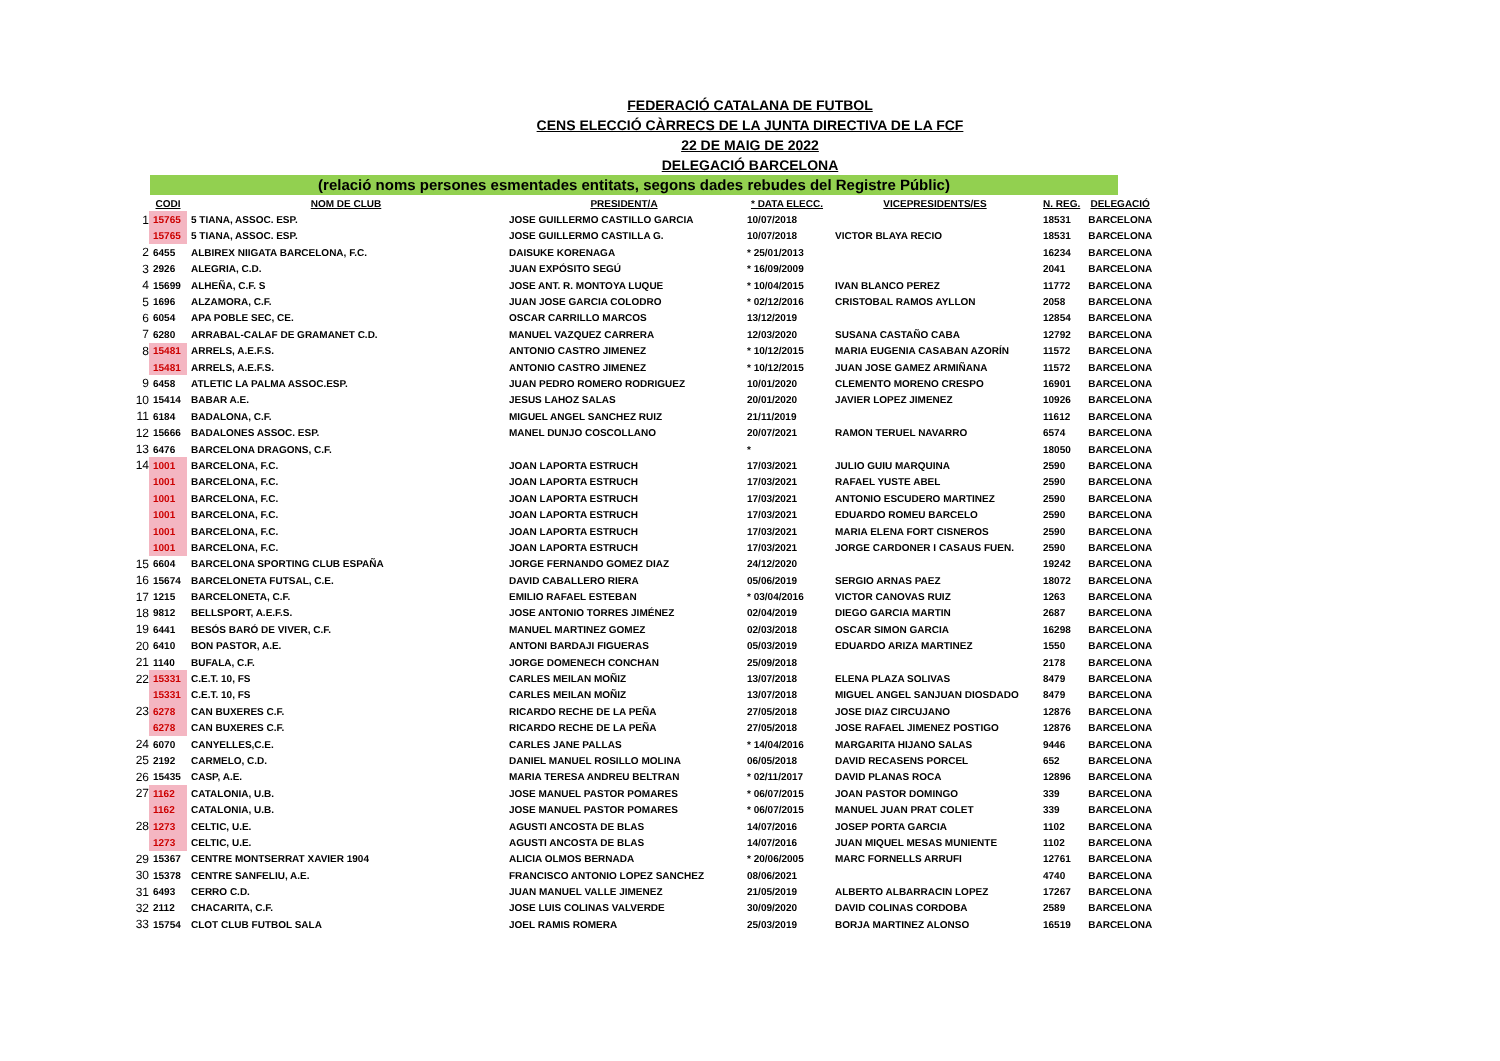FEDERACIÓ CATALANA DE FUTBOL
CENS ELECCIÓ CÀRRECS DE LA JUNTA DIRECTIVA DE LA FCF
22 DE MAIG DE 2022
DELEGACIÓ BARCELONA
(relació noms persones esmentades entitats, segons dades rebudes del Registre Públic)
| | CODI | NOM DE CLUB | PRESIDENT/A | * DATA ELECC. | VICEPRESIDENTS/ES | N. REG. | DELEGACIÓ |
| --- | --- | --- | --- | --- | --- | --- | --- |
| 1 | 15765 | 5 TIANA, ASSOC. ESP. | JOSE GUILLERMO CASTILLO GARCIA | 10/07/2018 | | 18531 | BARCELONA |
| | 15765 | 5 TIANA, ASSOC. ESP. | JOSE GUILLERMO CASTILLA G. | 10/07/2018 | VICTOR BLAYA RECIO | 18531 | BARCELONA |
| 2 | 6455 | ALBIREX NIIGATA BARCELONA, F.C. | DAISUKE KORENAGA | * 25/01/2013 | | 16234 | BARCELONA |
| 3 | 2926 | ALEGRIA, C.D. | JUAN EXPÓSITO SEGÚ | * 16/09/2009 | | 2041 | BARCELONA |
| 4 | 15699 | ALHEÑA, C.F. S | JOSE ANT. R. MONTOYA LUQUE | * 10/04/2015 | IVAN BLANCO PEREZ | 11772 | BARCELONA |
| 5 | 1696 | ALZAMORA, C.F. | JUAN JOSE GARCIA COLODRO | * 02/12/2016 | CRISTOBAL RAMOS AYLLON | 2058 | BARCELONA |
| 6 | 6054 | APA POBLE SEC, CE. | OSCAR CARRILLO MARCOS | 13/12/2019 | | 12854 | BARCELONA |
| 7 | 6280 | ARRABAL-CALAF DE GRAMANET C.D. | MANUEL VAZQUEZ CARRERA | 12/03/2020 | SUSANA CASTAÑO CABA | 12792 | BARCELONA |
| 8 | 15481 | ARRELS, A.E.F.S. | ANTONIO CASTRO JIMENEZ | * 10/12/2015 | MARIA EUGENIA CASABAN AZORÍN | 11572 | BARCELONA |
| | 15481 | ARRELS, A.E.F.S. | ANTONIO CASTRO JIMENEZ | * 10/12/2015 | JUAN JOSE GAMEZ ARMIÑANA | 11572 | BARCELONA |
| 9 | 6458 | ATLETIC LA PALMA ASSOC.ESP. | JUAN PEDRO ROMERO RODRIGUEZ | 10/01/2020 | CLEMENTO MORENO CRESPO | 16901 | BARCELONA |
| 10 | 15414 | BABAR A.E. | JESUS LAHOZ SALAS | 20/01/2020 | JAVIER LOPEZ JIMENEZ | 10926 | BARCELONA |
| 11 | 6184 | BADALONA, C.F. | MIGUEL ANGEL SANCHEZ RUIZ | 21/11/2019 | | 11612 | BARCELONA |
| 12 | 15666 | BADALONES ASSOC. ESP. | MANEL DUNJO COSCOLLANO | 20/07/2021 | RAMON TERUEL NAVARRO | 6574 | BARCELONA |
| 13 | 6476 | BARCELONA DRAGONS, C.F. | | * | | 18050 | BARCELONA |
| 14 | 1001 | BARCELONA, F.C. | JOAN LAPORTA ESTRUCH | 17/03/2021 | JULIO GUIU MARQUINA | 2590 | BARCELONA |
| | 1001 | BARCELONA, F.C. | JOAN LAPORTA ESTRUCH | 17/03/2021 | RAFAEL YUSTE ABEL | 2590 | BARCELONA |
| | 1001 | BARCELONA, F.C. | JOAN LAPORTA ESTRUCH | 17/03/2021 | ANTONIO ESCUDERO MARTINEZ | 2590 | BARCELONA |
| | 1001 | BARCELONA, F.C. | JOAN LAPORTA ESTRUCH | 17/03/2021 | EDUARDO ROMEU BARCELO | 2590 | BARCELONA |
| | 1001 | BARCELONA, F.C. | JOAN LAPORTA ESTRUCH | 17/03/2021 | MARIA ELENA FORT CISNEROS | 2590 | BARCELONA |
| | 1001 | BARCELONA, F.C. | JOAN LAPORTA ESTRUCH | 17/03/2021 | JORGE CARDONER I CASAUS FUEN. | 2590 | BARCELONA |
| 15 | 6604 | BARCELONA SPORTING CLUB ESPAÑA | JORGE FERNANDO GOMEZ DIAZ | 24/12/2020 | | 19242 | BARCELONA |
| 16 | 15674 | BARCELONETA FUTSAL, C.E. | DAVID CABALLERO RIERA | 05/06/2019 | SERGIO ARNAS PAEZ | 18072 | BARCELONA |
| 17 | 1215 | BARCELONETA, C.F. | EMILIO RAFAEL ESTEBAN | * 03/04/2016 | VICTOR CANOVAS RUIZ | 1263 | BARCELONA |
| 18 | 9812 | BELLSPORT, A.E.F.S. | JOSE ANTONIO TORRES JIMÉNEZ | 02/04/2019 | DIEGO GARCIA MARTIN | 2687 | BARCELONA |
| 19 | 6441 | BESÓS BARÓ DE VIVER, C.F. | MANUEL MARTINEZ GOMEZ | 02/03/2018 | OSCAR SIMON GARCIA | 16298 | BARCELONA |
| 20 | 6410 | BON PASTOR, A.E. | ANTONI BARDAJI FIGUERAS | 05/03/2019 | EDUARDO ARIZA MARTINEZ | 1550 | BARCELONA |
| 21 | 1140 | BUFALA, C.F. | JORGE DOMENECH CONCHAN | 25/09/2018 | | 2178 | BARCELONA |
| 22 | 15331 | C.E.T. 10, FS | CARLES MEILAN MOÑIZ | 13/07/2018 | ELENA PLAZA SOLIVAS | 8479 | BARCELONA |
| | 15331 | C.E.T. 10, FS | CARLES MEILAN MOÑIZ | 13/07/2018 | MIGUEL ANGEL SANJUAN DIOSDADO | 8479 | BARCELONA |
| 23 | 6278 | CAN BUXERES C.F. | RICARDO RECHE DE LA PEÑA | 27/05/2018 | JOSE DIAZ CIRCUJANO | 12876 | BARCELONA |
| | 6278 | CAN BUXERES C.F. | RICARDO RECHE DE LA PEÑA | 27/05/2018 | JOSE RAFAEL JIMENEZ POSTIGO | 12876 | BARCELONA |
| 24 | 6070 | CANYELLES,C.E. | CARLES JANE PALLAS | * 14/04/2016 | MARGARITA HIJANO SALAS | 9446 | BARCELONA |
| 25 | 2192 | CARMELO, C.D. | DANIEL MANUEL ROSILLO MOLINA | 06/05/2018 | DAVID RECASENS PORCEL | 652 | BARCELONA |
| 26 | 15435 | CASP, A.E. | MARIA TERESA ANDREU BELTRAN | * 02/11/2017 | DAVID PLANAS ROCA | 12896 | BARCELONA |
| 27 | 1162 | CATALONIA, U.B. | JOSE MANUEL PASTOR POMARES | * 06/07/2015 | JOAN PASTOR DOMINGO | 339 | BARCELONA |
| | 1162 | CATALONIA, U.B. | JOSE MANUEL PASTOR POMARES | * 06/07/2015 | MANUEL JUAN PRAT COLET | 339 | BARCELONA |
| 28 | 1273 | CELTIC, U.E. | AGUSTI ANCOSTA DE BLAS | 14/07/2016 | JOSEP PORTA GARCIA | 1102 | BARCELONA |
| | 1273 | CELTIC, U.E. | AGUSTI ANCOSTA DE BLAS | 14/07/2016 | JUAN MIQUEL MESAS MUNIENTE | 1102 | BARCELONA |
| 29 | 15367 | CENTRE MONTSERRAT XAVIER 1904 | ALICIA OLMOS BERNADA | * 20/06/2005 | MARC FORNELLS ARRUFI | 12761 | BARCELONA |
| 30 | 15378 | CENTRE SANFELIU, A.E. | FRANCISCO ANTONIO LOPEZ SANCHEZ | 08/06/2021 | | 4740 | BARCELONA |
| 31 | 6493 | CERRO C.D. | JUAN MANUEL VALLE JIMENEZ | 21/05/2019 | ALBERTO ALBARRACIN LOPEZ | 17267 | BARCELONA |
| 32 | 2112 | CHACARITA, C.F. | JOSE LUIS COLINAS VALVERDE | 30/09/2020 | DAVID COLINAS CORDOBA | 2589 | BARCELONA |
| 33 | 15754 | CLOT CLUB FUTBOL SALA | JOEL RAMIS ROMERA | 25/03/2019 | BORJA MARTINEZ ALONSO | 16519 | BARCELONA |